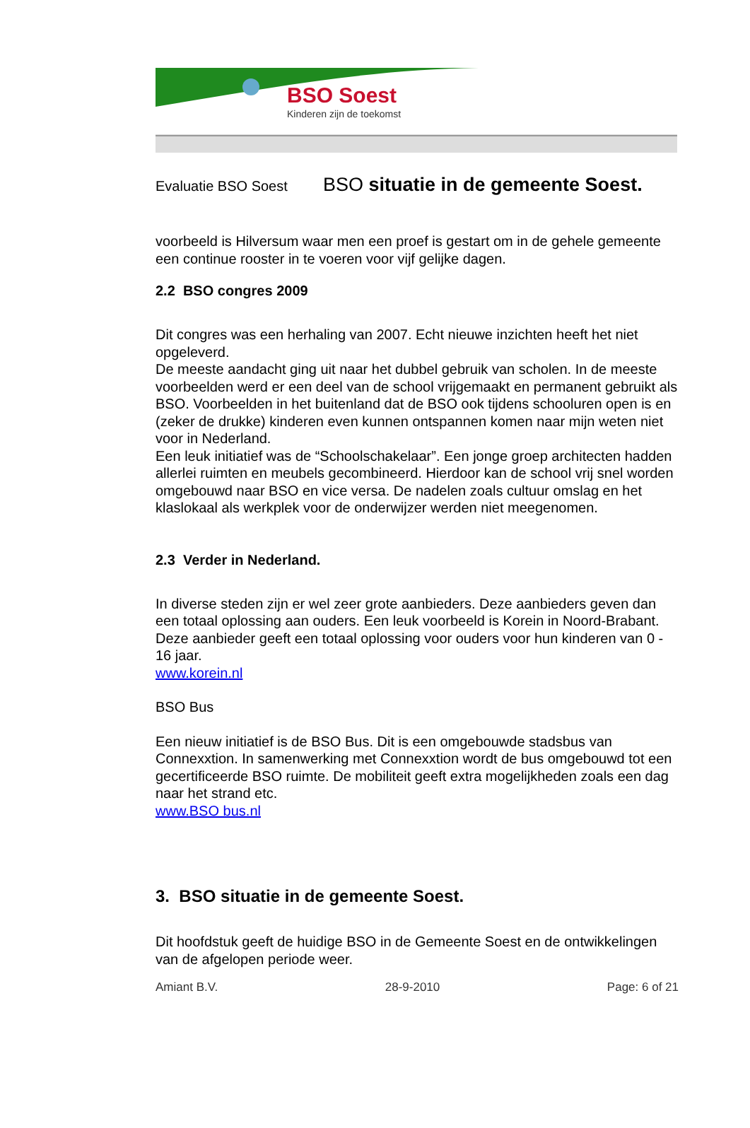BSO Soest
Kinderen zijn de toekomst
Evaluatie BSO Soest
BSO situatie in de gemeente Soest.
voorbeeld is Hilversum waar men een proef is gestart om in de gehele gemeente een continue rooster in te voeren voor vijf gelijke dagen.
2.2 BSO congres 2009
Dit congres was een herhaling van 2007. Echt nieuwe inzichten heeft het niet opgeleverd.
De meeste aandacht ging uit naar het dubbel gebruik van scholen. In de meeste voorbeelden werd er een deel van de school vrijgemaakt en permanent gebruikt als BSO. Voorbeelden in het buitenland dat de BSO ook tijdens schooluren open is en (zeker de drukke) kinderen even kunnen ontspannen komen naar mijn weten niet voor in Nederland.
Een leuk initiatief was de “Schoolschakelaar”. Een jonge groep architecten hadden allerlei ruimten en meubels gecombineerd. Hierdoor kan de school vrij snel worden omgebouwd naar BSO en vice versa. De nadelen zoals cultuur omslag en het klaslokaal als werkplek voor de onderwijzer werden niet meegenomen.
2.3 Verder in Nederland.
In diverse steden zijn er wel zeer grote aanbieders. Deze aanbieders geven dan een totaal oplossing aan ouders. Een leuk voorbeeld is Korein in Noord-Brabant. Deze aanbieder geeft een totaal oplossing voor ouders voor hun kinderen van 0 - 16 jaar.
www.korein.nl
BSO Bus
Een nieuw initiatief is de BSO Bus. Dit is een omgebouwde stadsbus van Connexxtion. In samenwerking met Connexxtion wordt de bus omgebouwd tot een gecertificeerde BSO ruimte. De mobiliteit geeft extra mogelijkheden zoals een dag naar het strand etc.
www.BSO bus.nl
3. BSO situatie in de gemeente Soest.
Dit hoofdstuk geeft de huidige BSO in de Gemeente Soest en de ontwikkelingen van de afgelopen periode weer.
Amiant B.V. 28-9-2010 Page: 6 of 21